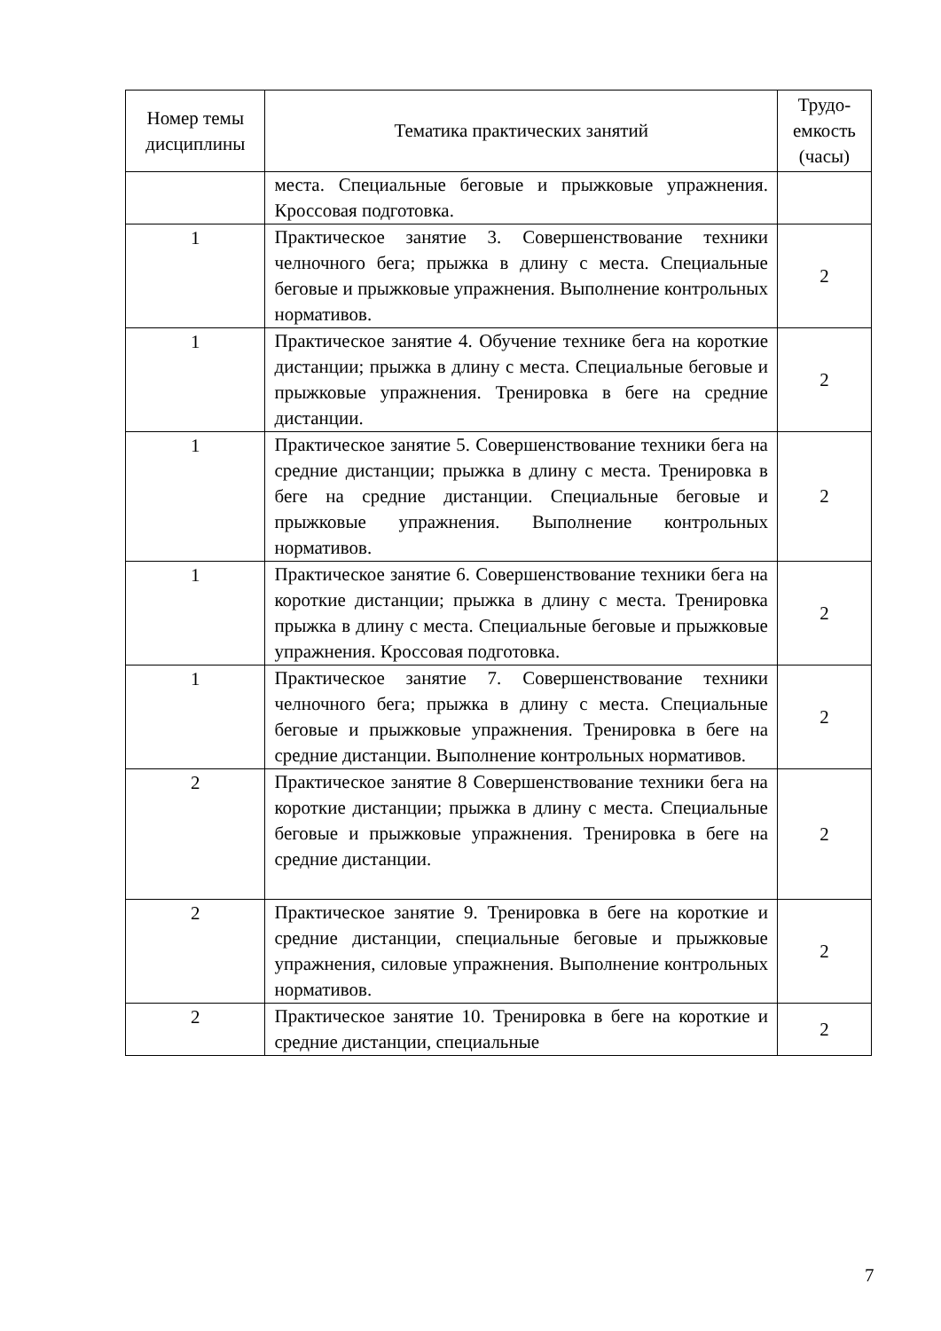| Номер темы дисциплины | Тематика практических занятий | Трудо-емкость (часы) |
| --- | --- | --- |
| | места. Специальные беговые и прыжковые упражнения. Кроссовая подготовка. | |
| 1 | Практическое занятие 3. Совершенствование техники челночного бега; прыжка в длину с места. Специальные беговые и прыжковые упражнения. Выполнение контрольных нормативов. | 2 |
| 1 | Практическое занятие 4. Обучение технике бега на короткие дистанции; прыжка в длину с места. Специальные беговые и прыжковые упражнения. Тренировка в беге на средние дистанции. | 2 |
| 1 | Практическое занятие 5. Совершенствование техники бега на средние дистанции; прыжка в длину с места. Тренировка в беге на средние дистанции. Специальные беговые и прыжковые упражнения. Выполнение контрольных нормативов. | 2 |
| 1 | Практическое занятие 6. Совершенствование техники бега на короткие дистанции; прыжка в длину с места. Тренировка прыжка в длину с места. Специальные беговые и прыжковые упражнения. Кроссовая подготовка. | 2 |
| 1 | Практическое занятие 7. Совершенствование техники челночного бега; прыжка в длину с места. Специальные беговые и прыжковые упражнения. Тренировка в беге на средние дистанции. Выполнение контрольных нормативов. | 2 |
| 2 | Практическое занятие 8 Совершенствование техники бега на короткие дистанции; прыжка в длину с места. Специальные беговые и прыжковые упражнения. Тренировка в беге на средние дистанции. | 2 |
| 2 | Практическое занятие 9. Тренировка в беге на короткие и средние дистанции, специальные беговые и прыжковые упражнения, силовые упражнения. Выполнение контрольных нормативов. | 2 |
| 2 | Практическое занятие 10. Тренировка в беге на короткие и средние дистанции, специальные | 2 |
7